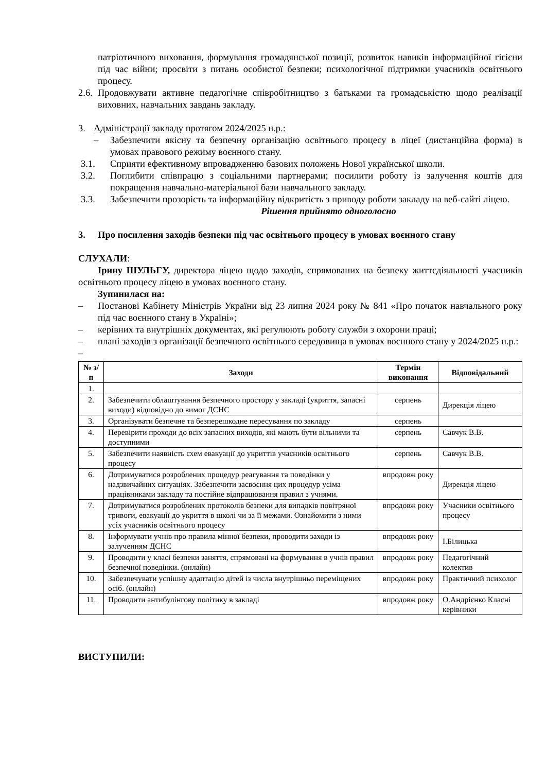патріотичного виховання, формування громадянської позиції, розвиток навиків інформаційної гігієни під час війни; просвіти з питань особистої безпеки; психологічної підтримки учасників освітнього процесу.
2.6. Продовжувати активне педагогічне співробітництво з батьками та громадськістю щодо реалізації виховних, навчальних завдань закладу.
3. Адміністрації закладу протягом 2024/2025 н.р.:
– Забезпечити якісну та безпечну організацію освітнього процесу в ліцеї (дистанційна форма) в умовах правового режиму воєнного стану.
3.1. Сприяти ефективному впровадженню базових положень Нової української школи.
3.2. Поглибити співпрацю з соціальними партнерами; посилити роботу із залучення коштів для покращення навчально-матеріальної бази навчального закладу.
3.3. Забезпечити прозорість та інформаційну відкритість з приводу роботи закладу на веб-сайті ліцею.
Рішення прийнято одноголосно
3. Про посилення заходів безпеки під час освітнього процесу в умовах воєнного стану
СЛУХАЛИ:
Ірину ШУЛЬГУ, директора ліцею щодо заходів, спрямованих на безпеку життєдіяльності учасників освітнього процесу ліцею в умовах воєнного стану.
Зупинилася на:
– Постанові Кабінету Міністрів України від 23 липня 2024 року № 841 «Про початок навчального року під час воєнного стану в Україні»;
– керівних та внутрішніх документах, які регулюють роботу служби з охорони праці;
– плані заходів з організації безпечного освітнього середовища в умовах воєнного стану у 2024/2025 н.р.:
–
| № з/п | Заходи | Термін виконання | Відповідальний |
| --- | --- | --- | --- |
| 1. | | | |
| 2. | Забезпечити облаштування безпечного простору у закладі (укриття, запасні виходи) відповідно до вимог ДСНС | серпень | Дирекція ліцею |
| 3. | Організувати безпечне та безперешкодне пересування по закладу | серпень | |
| 4. | Перевірити проходи до всіх запасних виходів, які мають бути вільними та доступними | серпень | Савчук В.В. |
| 5. | Забезпечити наявність схем евакуації до укриттів учасників освітнього процесу | серпень | Савчук В.В. |
| 6. | Дотримуватися розроблених процедур реагування та поведінки у надзвичайних ситуаціях. Забезпечити засвоєння цих процедур усіма працівниками закладу та постійне відпрацювання правил з учнями. | впродовж року | Дирекція ліцею |
| 7. | Дотримуватися розроблених протоколів безпеки для випадків повітряної тривоги, евакуації до укриття в школі чи за її межами. Ознайомити з ними усіх учасників освітнього процесу | впродовж року | Учасники освітнього процесу |
| 8. | Інформувати учнів про правила мінної безпеки, проводити заходи із залученням ДСНС | впродовж року | І.Білицька |
| 9. | Проводити у класі безпеки заняття, спрямовані на формування в учнів правил безпечної поведінки. (онлайн) | впродовж року | Педагогічний колектив |
| 10. | Забезпечувати успішну адаптацію дітей із числа внутрішньо переміщених осіб. (онлайн) | впродовж року | Практичний психолог |
| 11. | Проводити антибулінгову політику в закладі | впродовж року | О.Андрієнко Класні керівники |
ВИСТУПИЛИ: